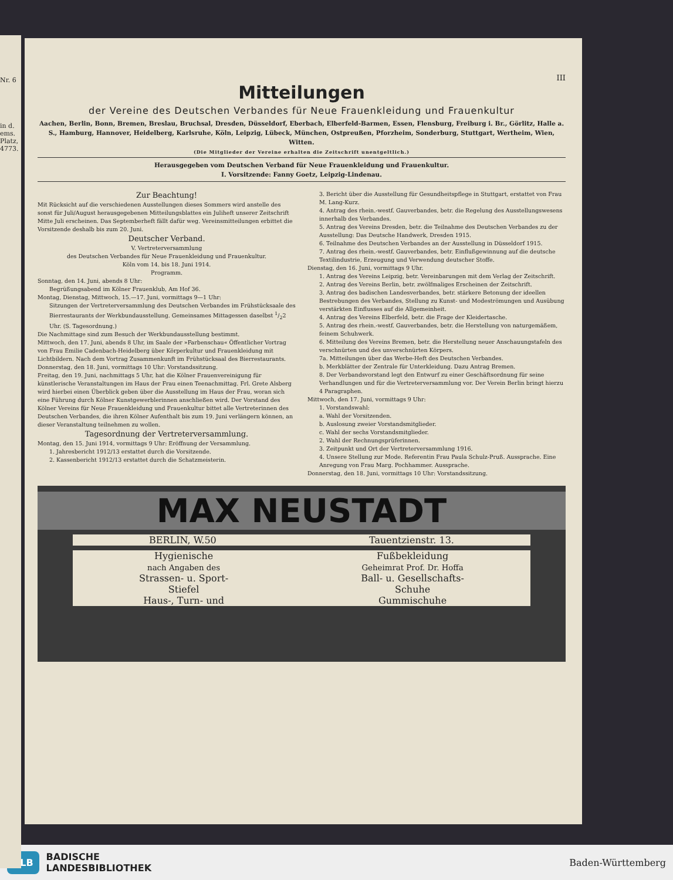Nr. 6
in d.
ems.
Platz,
4773.
III
Mitteilungen
der Vereine des Deutschen Verbandes für Neue Frauenkleidung und Frauenkultur
Aachen, Berlin, Bonn, Bremen, Breslau, Bruchsal, Dresden, Düsseldorf, Eberbach, Elberfeld-Barmen, Essen, Flensburg, Freiburg i. Br., Görlitz, Halle a. S., Hamburg, Hannover, Heidelberg, Karlsruhe, Köln, Leipzig, Lübeck, München, Ostpreußen, Pforzheim, Sonderburg, Stuttgart, Wertheim, Wien, Witten.
(Die Mitglieder der Vereine erhalten die Zeitschrift unentgeltlich.)
Herausgegeben vom Deutschen Verband für Neue Frauenkleidung und Frauenkultur.
I. Vorsitzende: Fanny Goetz, Leipzig-Lindenau.
Zur Beachtung!
Mit Rücksicht auf die verschiedenen Ausstellungen dieses Sommers wird anstelle des sonst für Juli/August herausgegebenen Mitteilungsblattes ein Juliheft unserer Zeitschrift Mitte Juli erscheinen. Das Septemberheft fällt dafür weg. Vereinsmitteilungen erbittet die Vorsitzende deshalb bis zum 20. Juni.
Deutscher Verband.
V. Vertreterversammlung
des Deutschen Verbandes für Neue Frauenkleidung und Frauenkultur.
Köln vom 14. bis 18. Juni 1914.
Programm.
Sonntag, den 14. Juni, abends 8 Uhr:
Begrüßungsabend im Kölner Frauenklub, Am Hof 36.
Montag, Dienstag, Mittwoch, 15.—17. Juni, vormittags 9—1 Uhr:
Sitzungen der Vertreterversammlung des Deutschen Verbandes im Frühstücksaale des Bierrestaurants der Werkbundausstellung. Gemeinsames Mittagessen daselbst 1/22 Uhr. (S. Tagesordnung.)
Die Nachmittage sind zum Besuch der Werkbundausstellung bestimmt.
Mittwoch, den 17. Juni, abends 8 Uhr, im Saale der »Farbenschau« Öffentlicher Vortrag von Frau Emilie Cadenbach-Heidelberg über Körperkultur und Frauenkleidung mit Lichtbildern. Nach dem Vortrag Zusammenkunft im Frühstücksaal des Bierrestaurants.
Donnerstag, den 18. Juni, vormittags 10 Uhr: Vorstandssitzung.
Freitag, den 19. Juni, nachmittags 5 Uhr, hat die Kölner Frauenvereinigung für künstlerische Veranstaltungen im Haus der Frau einen Teenachmittag. Frl. Grete Alsberg wird hierbei einen Überblick geben über die Ausstellung im Haus der Frau, woran sich eine Führung durch Kölner Kunstgewerblerinnen anschließen wird. Der Vorstand des Kölner Vereins für Neue Frauenkleidung und Frauenkultur bittet alle Vertreterinnen des Deutschen Verbandes, die ihren Kölner Aufenthalt bis zum 19. Juni verlängern können, an dieser Veranstaltung teilnehmen zu wollen.
Tagesordnung der Vertreterversammlung.
Montag, den 15. Juni 1914, vormittags 9 Uhr: Eröffnung der Versammlung.
1. Jahresbericht 1912/13 erstattet durch die Vorsitzende.
2. Kassenbericht 1912/13 erstattet durch die Schatzmeisterin.
3. Bericht über die Ausstellung für Gesundheitspflege in Stuttgart, erstattet von Frau M. Lang-Kurz.
4. Antrag des rhein.-westf. Gauverbandes, betr. die Regelung des Ausstellungswesens innerhalb des Verbandes.
5. Antrag des Vereins Dresden, betr. die Teilnahme des Deutschen Verbandes zu der Ausstellung: Das Deutsche Handwerk, Dresden 1915.
6. Teilnahme des Deutschen Verbandes an der Ausstellung in Düsseldorf 1915.
7. Antrag des rhein.-westf. Gauverbandes, betr. Einflußgewinnung auf die deutsche Textilindustrie, Erzeugung und Verwendung deutscher Stoffe.
Dienstag, den 16. Juni, vormittags 9 Uhr.
1. Antrag des Vereins Leipzig, betr. Vereinbarungen mit dem Verlag der Zeitschrift.
2. Antrag des Vereins Berlin, betr. zwölfmaliges Erscheinen der Zeitschrift.
3. Antrag des badischen Landesverbandes, betr. stärkere Betonung der ideellen Bestrebungen des Verbandes, Stellung zu Kunst- und Modeströmungen und Ausübung verstärkten Einflusses auf die Allgemeinheit.
4. Antrag des Vereins Elberfeld, betr. die Frage der Kleidertasche.
5. Antrag des rhein.-westf. Gauverbandes, betr. die Herstellung von naturgemäßem, feinem Schuhwerk.
6. Mitteilung des Vereins Bremen, betr. die Herstellung neuer Anschauungstafeln des verschnürten und des unverschnürten Körpers.
7a. Mitteilungen über das Werbe-Heft des Deutschen Verbandes.
b. Merkblätter der Zentrale für Unterkleidung. Dazu Antrag Bremen.
8. Der Verbandsvorstand legt den Entwurf zu einer Geschäftsordnung für seine Verhandlungen und für die Vertreterversammlung vor. Der Verein Berlin bringt hierzu 4 Paragraphen.
Mittwoch, den 17. Juni, vormittags 9 Uhr:
1. Vorstandswahl:
a. Wahl der Vorsitzenden.
b. Auslosung zweier Vorstandsmitglieder.
c. Wahl der sechs Vorstandsmitglieder.
2. Wahl der Rechnungsprüferinnen.
3. Zeitpunkt und Ort der Vertreterversammlung 1916.
4. Unsere Stellung zur Mode. Referentin Frau Paula Schulz-Pruß. Aussprache. Eine Anregung von Frau Marg. Pochhammer. Aussprache.
Donnerstag, den 18. Juni, vormittags 10 Uhr: Vorstandssitzung.
MAX NEUSTADT
BERLIN, W.50 Tauentzienstr. 13.
Hygienische
nach Angaben des
Strassen- u. Sport-
Stiefel
Haus-, Turn- und Fußbekleidung
Geheimrat Prof. Dr. Hoffa
Ball- u. Gesellschafts-
Schuhe
Gummischuhe
BLB BADISCHE
LANDESBIBLIOTHEK
Baden-Württemberg